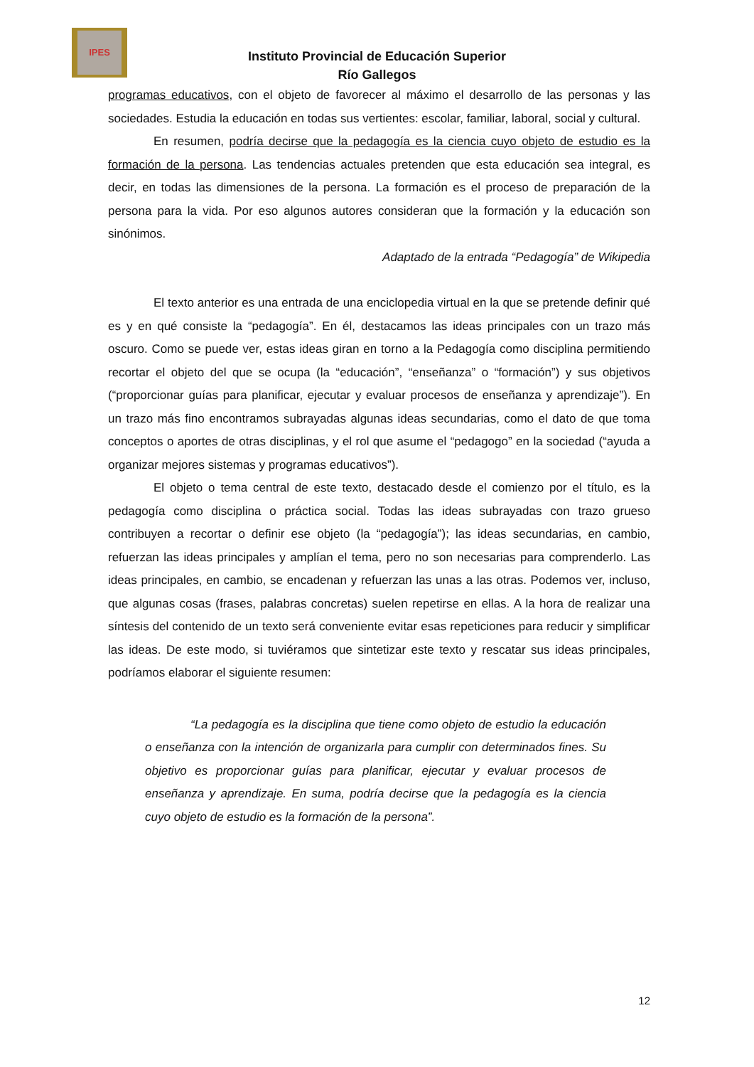IPES
Instituto Provincial de Educación Superior
Río Gallegos
programas educativos, con el objeto de favorecer al máximo el desarrollo de las personas y las sociedades. Estudia la educación en todas sus vertientes: escolar, familiar, laboral, social y cultural.
En resumen, podría decirse que la pedagogía es la ciencia cuyo objeto de estudio es la formación de la persona. Las tendencias actuales pretenden que esta educación sea integral, es decir, en todas las dimensiones de la persona. La formación es el proceso de preparación de la persona para la vida. Por eso algunos autores consideran que la formación y la educación son sinónimos.
Adaptado de la entrada “Pedagogía” de Wikipedia
El texto anterior es una entrada de una enciclopedia virtual en la que se pretende definir qué es y en qué consiste la “pedagogía”. En él, destacamos las ideas principales con un trazo más oscuro. Como se puede ver, estas ideas giran en torno a la Pedagogía como disciplina permitiendo recortar el objeto del que se ocupa (la “educación”, “enseñanza” o “formación”) y sus objetivos (“proporcionar guías para planificar, ejecutar y evaluar procesos de enseñanza y aprendizaje”). En un trazo más fino encontramos subrayadas algunas ideas secundarias, como el dato de que toma conceptos o aportes de otras disciplinas, y el rol que asume el “pedagogo” en la sociedad (“ayuda a organizar mejores sistemas y programas educativos”).
El objeto o tema central de este texto, destacado desde el comienzo por el título, es la pedagogía como disciplina o práctica social. Todas las ideas subrayadas con trazo grueso contribuyen a recortar o definir ese objeto (la “pedagogía”); las ideas secundarias, en cambio, refuerzan las ideas principales y amplían el tema, pero no son necesarias para comprenderlo. Las ideas principales, en cambio, se encadenan y refuerzan las unas a las otras. Podemos ver, incluso, que algunas cosas (frases, palabras concretas) suelen repetirse en ellas. A la hora de realizar una síntesis del contenido de un texto será conveniente evitar esas repeticiones para reducir y simplificar las ideas. De este modo, si tuviéramos que sintetizar este texto y rescatar sus ideas principales, podríamos elaborar el siguiente resumen:
“La pedagogía es la disciplina que tiene como objeto de estudio la educación o enseñanza con la intención de organizarla para cumplir con determinados fines. Su objetivo es proporcionar guías para planificar, ejecutar y evaluar procesos de enseñanza y aprendizaje. En suma, podría decirse que la pedagogía es la ciencia cuyo objeto de estudio es la formación de la persona”.
12